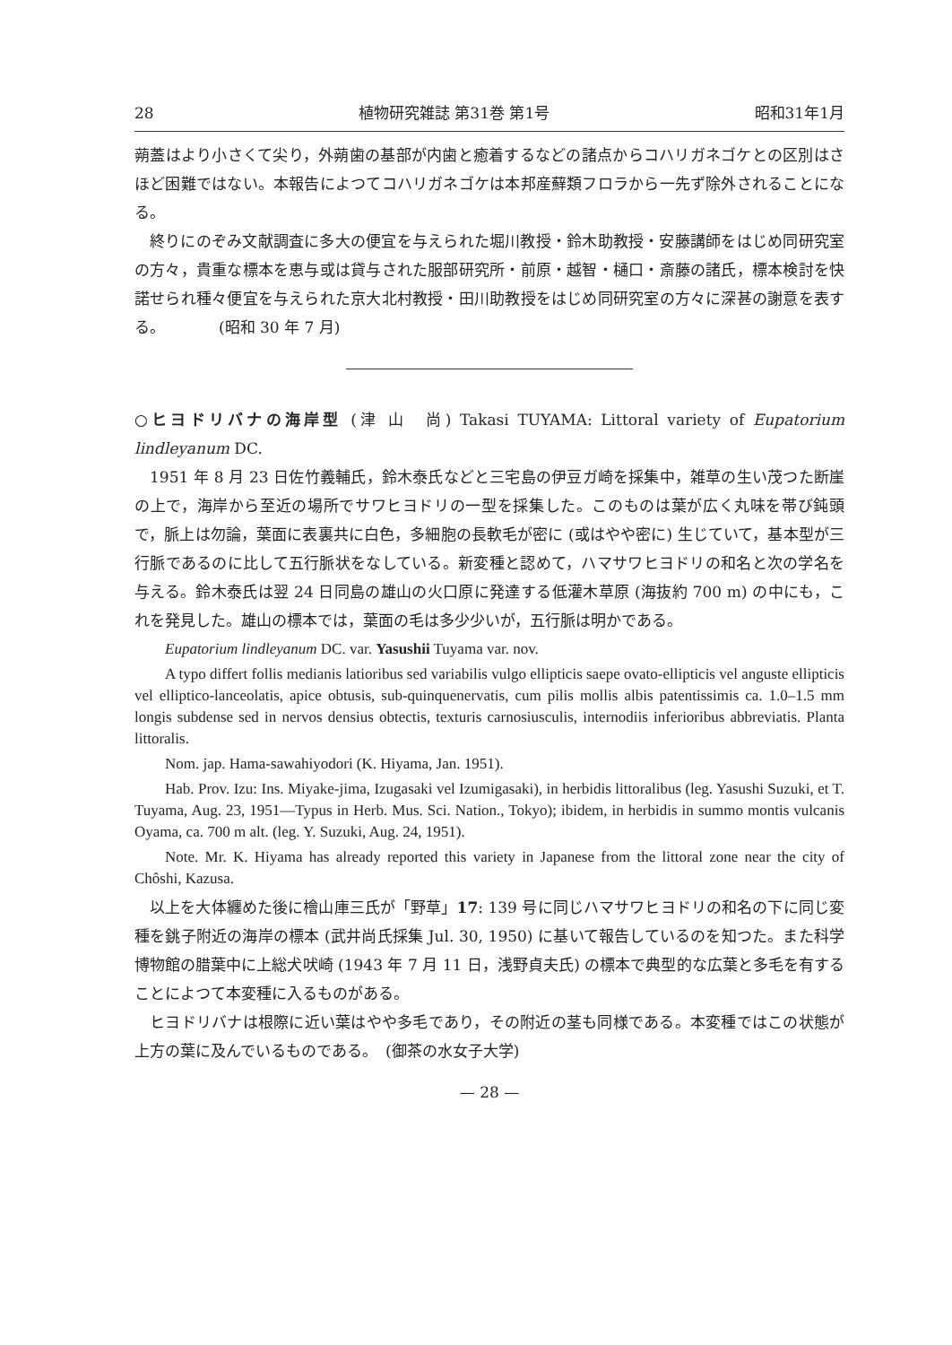28 植物研究雑誌 第31巻 第1号 昭和31年1月
蒴蓋はより小さくて尖り，外蒴歯の基部が内歯と癒着するなどの諸点からコハリガネゴケとの区別はさほど困難ではない。本報告によつてコハリガネゴケは本邦産蘚類フロラから一先ず除外されることになる。
終りにのぞみ文献調査に多大の便宜を与えられた堀川教授・鈴木助教授・安藤講師をはじめ同研究室の方々，貴重な標本を恵与或は貸与された服部研究所・前原・越智・樋口・斎藤の諸氏，標本検討を快諾せられ種々便宜を与えられた京大北村教授・田川助教授をはじめ同研究室の方々に深甚の謝意を表する。　　　　(昭和 30 年 7 月)
○ヒヨドリバナの海岸型 (津 山　尚) Takasi TUYAMA: Littoral variety of Eupatorium lindleyanum DC.
1951 年 8 月 23 日佐竹義輔氏，鈴木泰氏などと三宅島の伊豆ガ崎を採集中，雑草の生い茂つた断崖の上で，海岸から至近の場所でサワヒヨドリの一型を採集した。このものは葉が広く丸味を帯び鈍頭で，脈上は勿論，葉面に表裏共に白色，多細胞の長軟毛が密に (或はやや密に) 生じていて，基本型が三行脈であるのに比して五行脈状をなしている。新変種と認めて，ハマサワヒヨドリの和名と次の学名を与える。鈴木泰氏は翌 24 日同島の雄山の火口原に発達する低灌木草原 (海抜約 700 m) の中にも，これを発見した。雄山の標本では，葉面の毛は多少少いが，五行脈は明かである。
Eupatorium lindleyanum DC. var. Yasushii Tuyama var. nov.
A typo differt follis medianis latioribus sed variabilis vulgo ellipticis saepe ovato-ellipticis vel anguste ellipticis vel elliptico-lanceolatis, apice obtusis, sub-quinquenervatis, cum pilis mollis albis patentissimis ca. 1.0–1.5 mm longis subdense sed in nervos densius obtectis, texturis carnosiusculis, internodiis inferioribus abbreviatis. Planta littoralis.
Nom. jap. Hama-sawahiyodori (K. Hiyama, Jan. 1951).
Hab. Prov. Izu: Ins. Miyake-jima, Izugasaki vel Izumigasaki), in herbidis littoralibus (leg. Yasushi Suzuki, et T. Tuyama, Aug. 23, 1951—Typus in Herb. Mus. Sci. Nation., Tokyo); ibidem, in herbidis in summo montis vulcanis Oyama, ca. 700 m alt. (leg. Y. Suzuki, Aug. 24, 1951).
Note. Mr. K. Hiyama has already reported this variety in Japanese from the littoral zone near the city of Chôshi, Kazusa.
以上を大体纏めた後に檜山庫三氏が「野草」17: 139 号に同じハマサワヒヨドリの和名の下に同じ変種を銚子附近の海岸の標本 (武井尚氏採集 Jul. 30, 1950) に基いて報告しているのを知つた。また科学博物館の腊葉中に上総犬吠崎 (1943 年 7 月 11 日，浅野貞夫氏) の標本で典型的な広葉と多毛を有することによつて本変種に入るものがある。
ヒヨドリバナは根際に近い葉はやや多毛であり，その附近の茎も同様である。本変種ではこの状態が上方の葉に及んでいるものである。　(御茶の水女子大学)
— 28 —